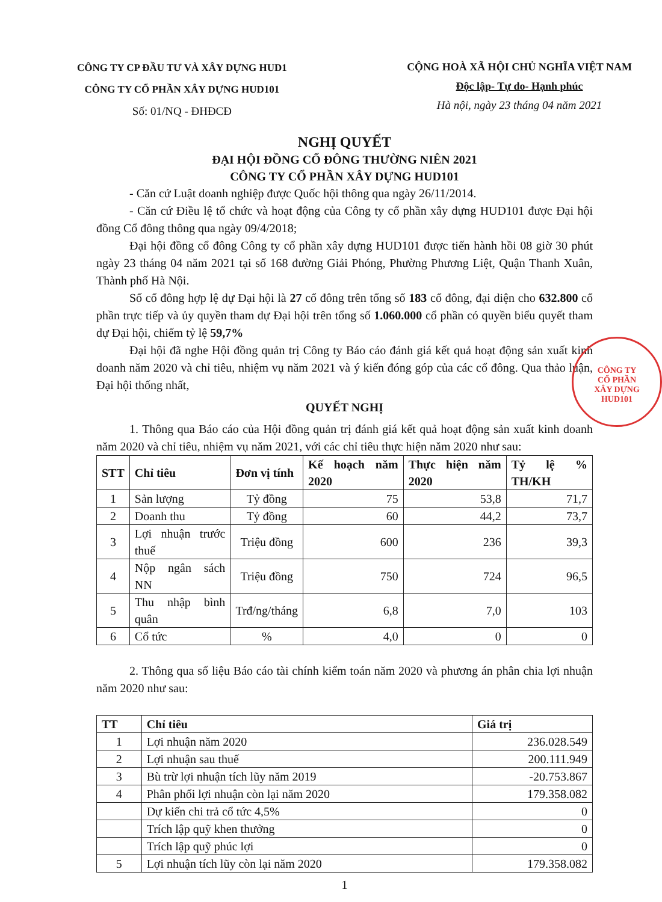CÔNG TY CP ĐẦU TƯ VÀ XÂY DỰNG HUD1
CÔNG TY CỔ PHẦN XÂY DỰNG HUD101
Số: 01/NQ - ĐHĐCĐ
CỘNG HOÀ XÃ HỘI CHỦ NGHĨA VIỆT NAM
Độc lập- Tự do- Hạnh phúc
Hà nội, ngày 23 tháng 04 năm 2021
NGHỊ QUYẾT
ĐẠI HỘI ĐỒNG CỔ ĐÔNG THƯỜNG NIÊN 2021
CÔNG TY CỔ PHẦN XÂY DỰNG HUD101
- Căn cứ Luật doanh nghiệp được Quốc hội thông qua ngày 26/11/2014.
- Căn cứ Điều lệ tổ chức và hoạt động của Công ty cổ phần xây dựng HUD101 được Đại hội đồng Cổ đông thông qua ngày 09/4/2018;
Đại hội đồng cổ đông Công ty cổ phần xây dựng HUD101 được tiến hành hồi 08 giờ 30 phút ngày 23 tháng 04 năm 2021 tại số 168 đường Giải Phóng, Phường Phương Liệt, Quận Thanh Xuân, Thành phố Hà Nội.
Số cổ đông hợp lệ dự Đại hội là 27 cổ đông trên tổng số 183 cổ đông, đại diện cho 632.800 cổ phần trực tiếp và ủy quyền tham dự Đại hội trên tổng số 1.060.000 cổ phần có quyền biểu quyết tham dự Đại hội, chiếm tỷ lệ 59,7%
Đại hội đã nghe Hội đồng quản trị Công ty Báo cáo đánh giá kết quả hoạt động sản xuất kinh doanh năm 2020 và chỉ tiêu, nhiệm vụ năm 2021 và ý kiến đóng góp của các cổ đông. Qua thảo luận, Đại hội thống nhất,
QUYẾT NGHỊ
1. Thông qua Báo cáo của Hội đồng quản trị đánh giá kết quả hoạt động sản xuất kinh doanh năm 2020 và chỉ tiêu, nhiệm vụ năm 2021, với các chỉ tiêu thực hiện năm 2020 như sau:
| STT | Chỉ tiêu | Đơn vị tính | Kế hoạch năm 2020 | Thực hiện năm 2020 | Tỷ lệ % TH/KH |
| --- | --- | --- | --- | --- | --- |
| 1 | Sản lượng | Tỷ đồng | 75 | 53,8 | 71,7 |
| 2 | Doanh thu | Tỷ đồng | 60 | 44,2 | 73,7 |
| 3 | Lợi nhuận trước thuế | Triệu đồng | 600 | 236 | 39,3 |
| 4 | Nộp ngân sách NN | Triệu đồng | 750 | 724 | 96,5 |
| 5 | Thu nhập bình quân | Trđ/ng/tháng | 6,8 | 7,0 | 103 |
| 6 | Cổ tức | % | 4,0 | 0 | 0 |
2. Thông qua số liệu Báo cáo tài chính kiểm toán năm 2020 và phương án phân chia lợi nhuận năm 2020 như sau:
| TT | Chỉ tiêu | Giá trị |
| --- | --- | --- |
| 1 | Lợi nhuận năm 2020 | 236.028.549 |
| 2 | Lợi nhuận sau thuế | 200.111.949 |
| 3 | Bù trừ lợi nhuận tích lũy năm 2019 | -20.753.867 |
| 4 | Phân phối lợi nhuận còn lại năm 2020 | 179.358.082 |
| | Dự kiến chi trả cổ tức 4,5% | 0 |
| | Trích lập quỹ khen thưởng | 0 |
| | Trích lập quỹ phúc lợi | 0 |
| 5 | Lợi nhuận tích lũy còn lại năm 2020 | 179.358.082 |
1
CÔNG TY
CỔ PHẦN
XÂY DỰNG
HUD101